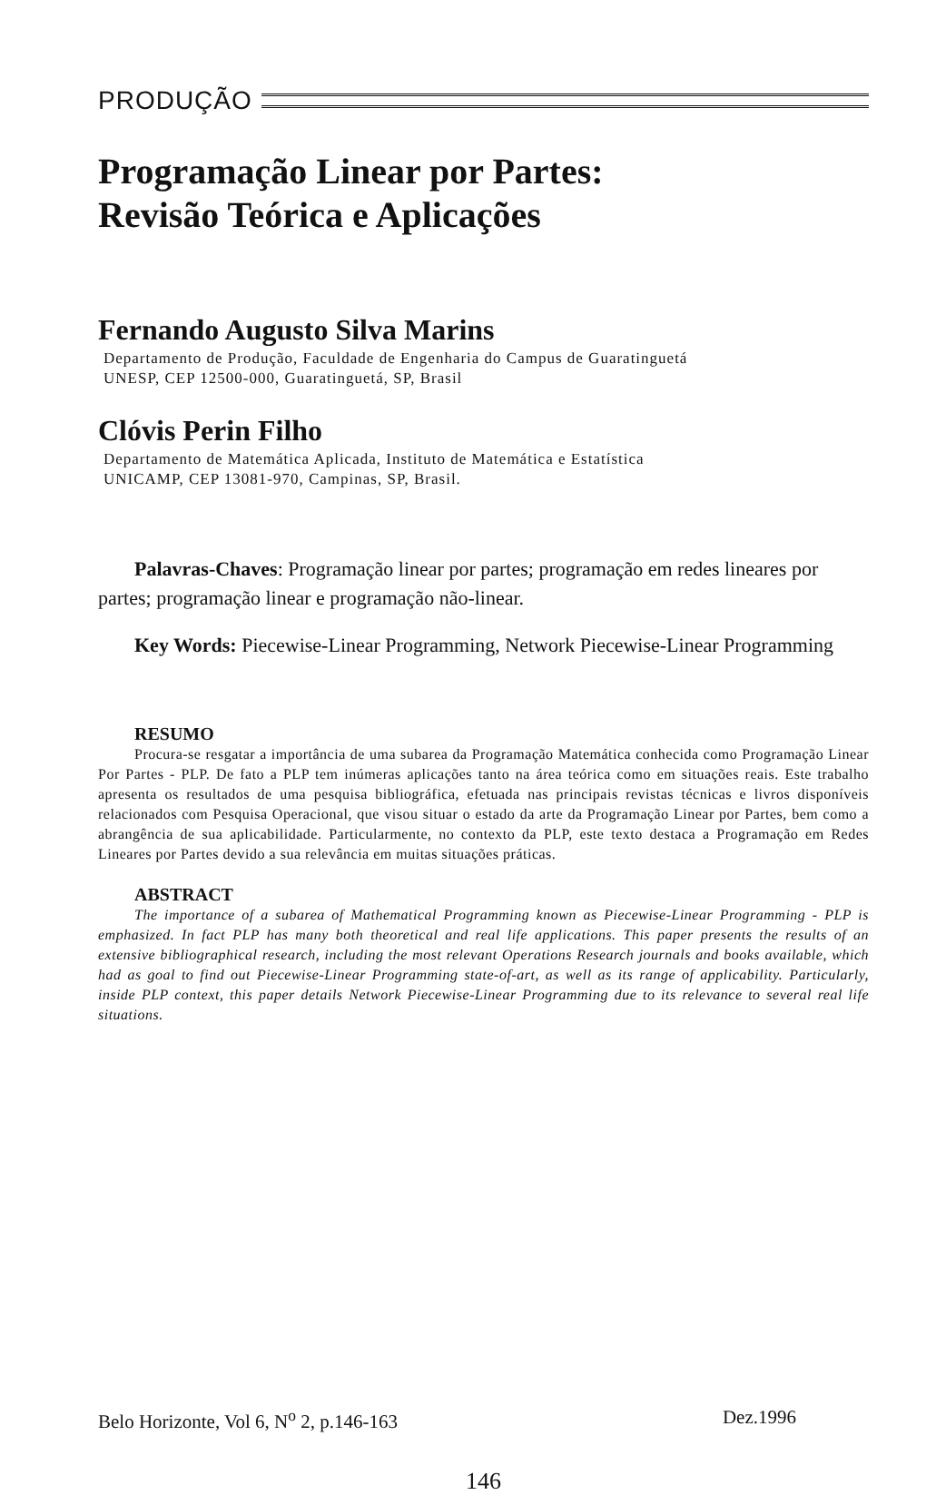PRODUÇÃO
Programação Linear por Partes:
Revisão Teórica e Aplicações
Fernando Augusto Silva Marins
Departamento de Produção, Faculdade de Engenharia do Campus de Guaratinguetá
UNESP, CEP 12500-000, Guaratinguetá, SP, Brasil
Clóvis Perin Filho
Departamento de Matemática Aplicada, Instituto de Matemática e Estatística
UNICAMP, CEP 13081-970, Campinas, SP, Brasil.
Palavras-Chaves: Programação linear por partes; programação em redes lineares por partes; programação linear e programação não-linear.
Key Words: Piecewise-Linear Programming, Network Piecewise-Linear Programming
RESUMO
Procura-se resgatar a importância de uma subarea da Programação Matemática conhecida como Programação Linear Por Partes - PLP. De fato a PLP tem inúmeras aplicações tanto na área teórica como em situações reais. Este trabalho apresenta os resultados de uma pesquisa bibliográfica, efetuada nas principais revistas técnicas e livros disponíveis relacionados com Pesquisa Operacional, que visou situar o estado da arte da Programação Linear por Partes, bem como a abrangência de sua aplicabilidade. Particularmente, no contexto da PLP, este texto destaca a Programação em Redes Lineares por Partes devido a sua relevância em muitas situações práticas.
ABSTRACT
The importance of a subarea of Mathematical Programming known as Piecewise-Linear Programming - PLP is emphasized. In fact PLP has many both theoretical and real life applications. This paper presents the results of an extensive bibliographical research, including the most relevant Operations Research journals and books available, which had as goal to find out Piecewise-Linear Programming state-of-art, as well as its range of applicability. Particularly, inside PLP context, this paper details Network Piecewise-Linear Programming due to its relevance to several real life situations.
Belo Horizonte, Vol 6, N<sup>o</sup> 2, p.146-163 Dez.1996
146